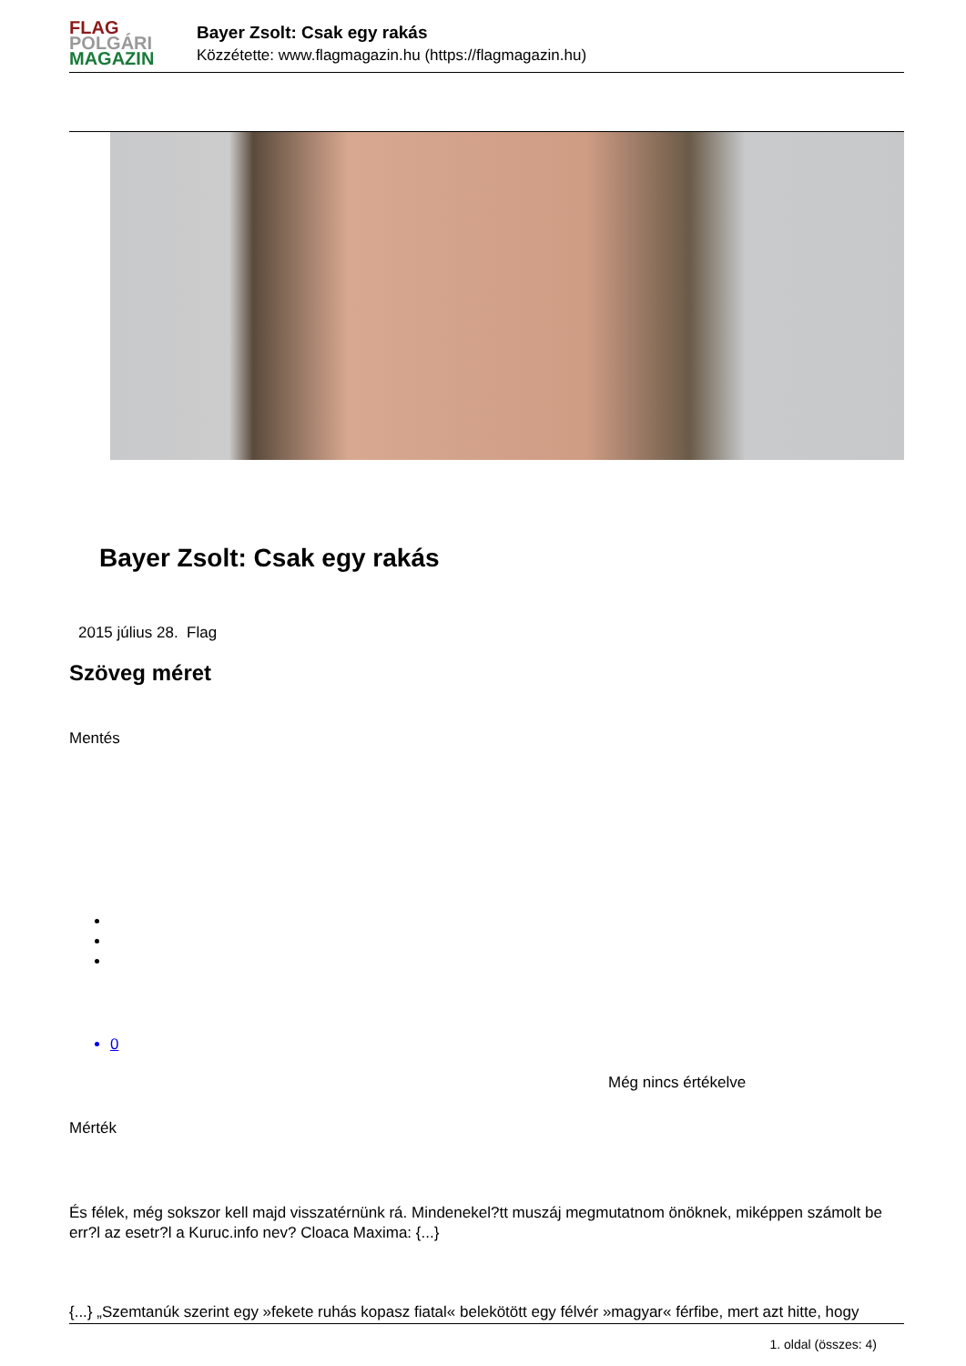FLAG
POLGÁRI
MAGAZIN
Bayer Zsolt: Csak egy rakás
Közzétette: www.flagmagazin.hu (https://flagmagazin.hu)
Bayer Zsolt: Csak egy rakás
2015 július 28. Flag
Szöveg méret
Mentés
0
Még nincs értékelve
Mérték
És félek, még sokszor kell majd visszatérnünk rá. Mindenekel?tt muszáj megmutatnom önöknek, miképpen számolt be err?l az esetr?l a Kuruc.info nev? Cloaca Maxima: {...}
{...} „Szemtanúk szerint egy »fekete ruhás kopasz fiatal« belekötött egy félvér »magyar« férfibe, mert azt hitte, hogy
1. oldal (összes: 4)